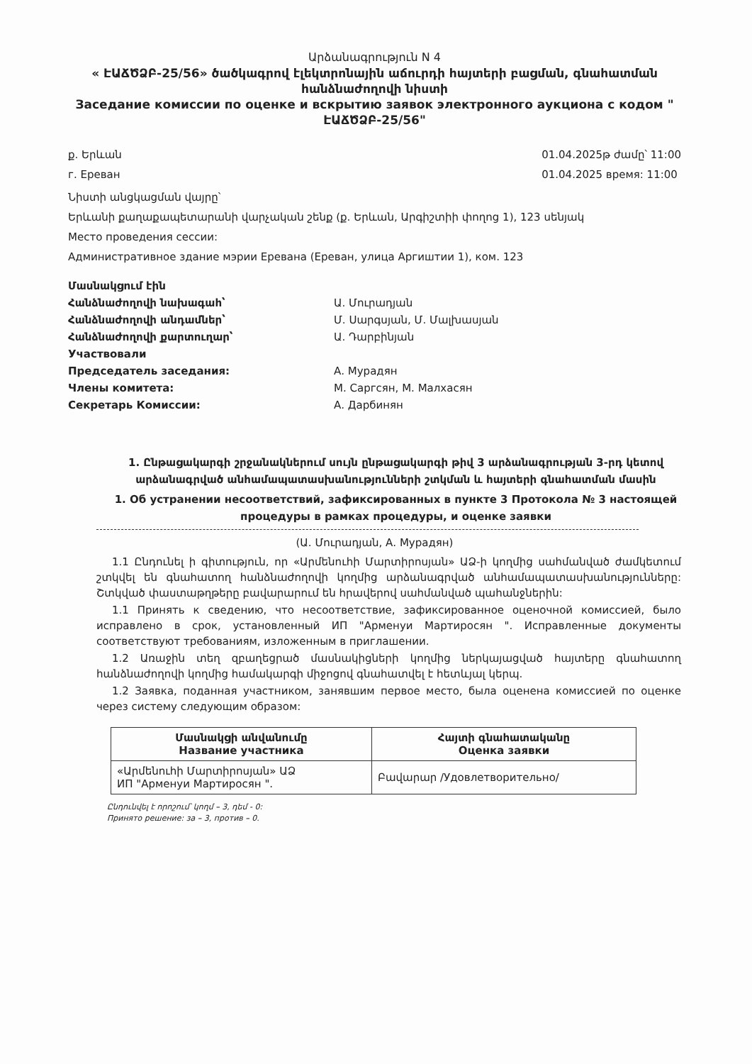Արձանագրություն N 4
« ԷԱՃԾՁԲ-25/56» ծածկագրով էլեկտրոնային աճուրդի հայտերի բացման, գնահատման հանձնաժողովի նիստի
Заседание комиссии по оценке и вскрытию заявок электронного аукциона с кодом " ԷԱՃԾՁԲ-25/56"
ք. Երևան
г. Ереван
01.04.2025թ ժամը՝ 11:00
01.04.2025 время: 11:00
Նիստի անցկացման վայրը՝
Երևանի քաղաքապետարանի վարչական շենք (ք. Երևան, Արգիշտիի փողոց 1), 123 սենյակ
Место проведения сессии:
Административное здание мэрии Еревана (Ереван, улица Аргиштии 1), ком. 123
Մասնակցում էին
Հանձնաժողովի նախագահ՝
Ա. Մուրադյան
Հանձնաժողովի անդամներ՝
Մ. Սարգսյան, Մ. Մալխասյան
Հանձնաժողովի քարտուղար՝
Ա. Դարբինյան
Участвовали
Председатель заседания:
А. Мурадян
Члены комитета:
М. Саргсян, М. Малхасян
Секретарь Комиссии:
А. Дарбинян
1. Ընթացակարգի շրջանակներում սույն ընթացակարգի թիվ 3 արձանագրության 3-րդ կետով արձանագրված անհամապատասխանությունների շտկման և հայտերի գնահատման մասին
1. Об устранении несоответствий, зафиксированных в пункте 3 Протокола № 3 настоящей процедуры в рамках процедуры, и оценке заявки
(Ա. Մուրադյան, А. Мурадян)
1.1 Ընդունել ի գիտություն, որ «Արմենուհի Մարտիրոսյան» ԱՁ-ի կողմից սահմանված ժամկետում շտկվել են գնահատող հանձնաժողովի կողմից արձանագրված անհամապատասխանությունները: Շտկված փաստաթղթերը բավարարում են հրավերով սահմանված պահանջներին:
1.1 Принять к сведению, что несоответствие, зафиксированное оценочной комиссией, было исправлено в срок, установленный ИП "Арменуи Мартиросян ". Исправленные документы соответствуют требованиям, изложенным в приглашении.
1.2 Առաջին տեղ զբաղեցրած մասնակիցների կողմից ներկայացված հայտերը գնահատող հանձնաժողովի կողմից համակարգի միջոցով գնահատվել է հետևյալ կերպ.
1.2 Заявка, поданная участником, занявшим первое место, была оценена комиссией по оценке через систему следующим образом:
| Մասնակցի անվանումը Название участника | Հայտի գնահատականը Оценка заявки |
| --- | --- |
| «Արմենուհի Մարտիրոսյան» ԱՁ ИП "Арменуи Мартиросян ". | Բավարար /Удовлетворительно/ |
Ընդունվել է որոշում՝ կողմ – 3, դեմ - 0:
Принято решение: за – 3, против – 0.